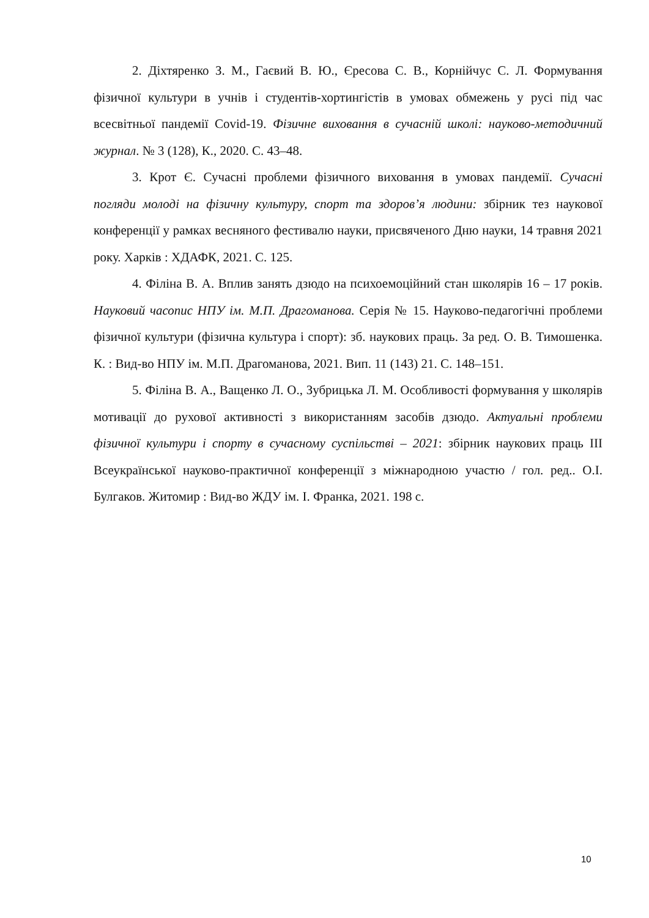2. Діхтяренко З. М., Гаєвий В. Ю., Єресова С. В., Корнійчус С. Л. Формування фізичної культури в учнів і студентів-хортингістів в умовах обмежень у русі під час всесвітньої пандемії Covid-19. Фізичне виховання в сучасній школі: науково-методичний журнал. № 3 (128), К., 2020. С. 43–48.
3. Крот Є. Сучасні проблеми фізичного виховання в умовах пандемії. Сучасні погляди молоді на фізичну культуру, спорт та здоров’я людини: збірник тез наукової конференції у рамках весняного фестивалю науки, присвяченого Дню науки, 14 травня 2021 року. Харків : ХДАФК, 2021. С. 125.
4. Філіна В. А. Вплив занять дзюдо на психоемоційний стан школярів 16 – 17 років. Науковий часопис НПУ ім. М.П. Драгоманова. Серія № 15. Науково-педагогічні проблеми фізичної культури (фізична культура і спорт): зб. наукових праць. За ред. О. В. Тимошенка. К. : Вид-во НПУ ім. М.П. Драгоманова, 2021. Вип. 11 (143) 21. С. 148–151.
5. Філіна В. А., Ващенко Л. О., Зубрицька Л. М. Особливості формування у школярів мотивації до рухової активності з використанням засобів дзюдо. Актуальні проблеми фізичної культури і спорту в сучасному суспільстві – 2021: збірник наукових праць ІІІ Всеукраїнської науково-практичної конференції з міжнародною участю / гол. ред.. О.І. Булгаков. Житомир : Вид-во ЖДУ ім. І. Франка, 2021. 198 с.
10